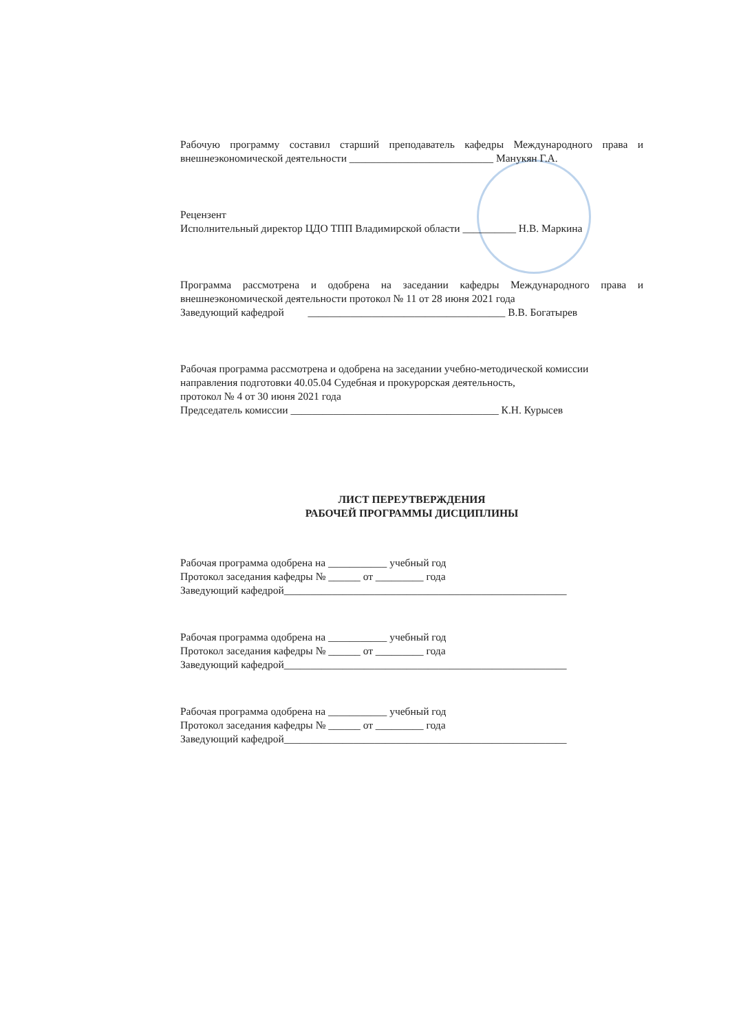Рабочую программу составил старший преподаватель кафедры Международного права и внешнеэкономической деятельности ___________________________ Манукян Г.А.
Рецензент
Исполнительный директор ЦДО ТПП Владимирской области __________ Н.В. Маркина
Программа рассмотрена и одобрена на заседании кафедры Международного права и внешнеэкономической деятельности протокол № 11 от 28 июня 2021 года
Заведующий кафедрой _____________________________________ В.В. Богатырев
Рабочая программа рассмотрена и одобрена на заседании учебно-методической комиссии направления подготовки 40.05.04 Судебная и прокурорская деятельность,
протокол № 4 от 30 июня 2021 года
Председатель комиссии _______________________________________ К.Н. Курысев
ЛИСТ ПЕРЕУТВЕРЖДЕНИЯ
РАБОЧЕЙ ПРОГРАММЫ ДИСЦИПЛИНЫ
Рабочая программа одобрена на ___________ учебный год
Протокол заседания кафедры № ______ от _________ года
Заведующий кафедрой_____________________________________________________
Рабочая программа одобрена на ___________ учебный год
Протокол заседания кафедры № ______ от _________ года
Заведующий кафедрой_____________________________________________________
Рабочая программа одобрена на ___________ учебный год
Протокол заседания кафедры № ______ от _________ года
Заведующий кафедрой_____________________________________________________